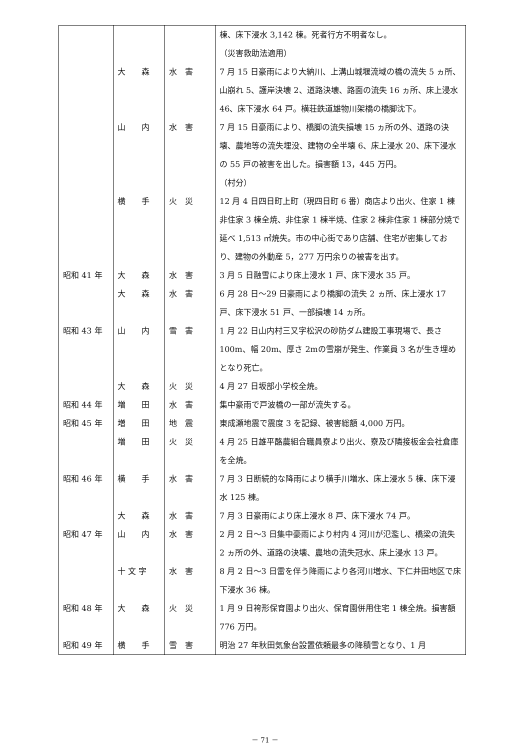| | | | 棟、床下浸水 3,142 棟。死者行方不明者なし。 （災害救助法適用） |
| | 大 森 | 水 害 | 7 月 15 日豪雨により大納川、上溝山城堰流域の橋の流失 5 ヵ所、山崩れ 5、護岸決壊 2、道路決壊、路面の流失 16 ヵ所、床上浸水 46、床下浸水 64 戸。横荘鉄道雄物川架橋の橋脚沈下。 |
| | 山 内 | 水 害 | 7 月 15 日豪雨により、橋脚の流失損壊 15 ヵ所の外、道路の決壊、農地等の流失埋没、建物の全半壊 6、床上浸水 20、床下浸水の 55 戸の被害を出した。損害額 13，445 万円。 （村分） |
| | 横 手 | 火 災 | 12 月 4 日四日町上町（現四日町 6 番）商店より出火、住家 1 棟非住家 3 棟全焼、非住家 1 棟半焼、住家 2 棟非住家 1 棟部分焼で延べ 1,513 ㎡焼失。市の中心街であり店舗、住宅が密集しており、建物の外動産 5，277 万円余りの被害を出す。 |
| 昭和 41 年 | 大 森 | 水 害 | 3 月 5 日融雪により床上浸水 1 戸、床下浸水 35 戸。 |
| | 大 森 | 水 害 | 6 月 28 日～29 日豪雨により橋脚の流失 2 ヵ所、床上浸水 17 戸、床下浸水 51 戸、一部損壊 14 ヵ所。 |
| 昭和 43 年 | 山 内 | 雪 害 | 1 月 22 日山内村三又字松沢の砂防ダム建設工事現場で、長さ 100m、幅 20m、厚さ 2mの雪崩が発生、作業員 3 名が生き埋めとなり死亡。 |
| | 大 森 | 火 災 | 4 月 27 日坂部小学校全焼。 |
| 昭和 44 年 | 増 田 | 水 害 | 集中豪雨で戸波橋の一部が流失する。 |
| 昭和 45 年 | 増 田 | 地 震 | 東成瀬地震で震度 3 を記録、被害総額 4,000 万円。 |
| | 増 田 | 火 災 | 4 月 25 日雄平酪農組合職員寮より出火、寮及び隣接板金会社倉庫を全焼。 |
| 昭和 46 年 | 横 手 | 水 害 | 7 月 3 日断続的な降雨により横手川増水、床上浸水 5 棟、床下浸水 125 棟。 |
| | 大 森 | 水 害 | 7 月 3 日豪雨により床上浸水 8 戸、床下浸水 74 戸。 |
| 昭和 47 年 | 山 内 | 水 害 | 2 月 2 日～3 日集中豪雨により村内 4 河川が氾濫し、橋梁の流失 2 ヵ所の外、道路の決壊、農地の流失冠水、床上浸水 13 戸。 |
| | 十 文 字 | 水 害 | 8 月 2 日～3 日雷を伴う降雨により各河川増水、下仁井田地区で床下浸水 36 棟。 |
| 昭和 48 年 | 大 森 | 火 災 | 1 月 9 日袴形保育園より出火、保育園併用住宅 1 棟全焼。損害額 776 万円。 |
| 昭和 49 年 | 横 手 | 雪 害 | 明治 27 年秋田気象台設置依頼最多の降積雪となり、1 月 |
－ 71 －